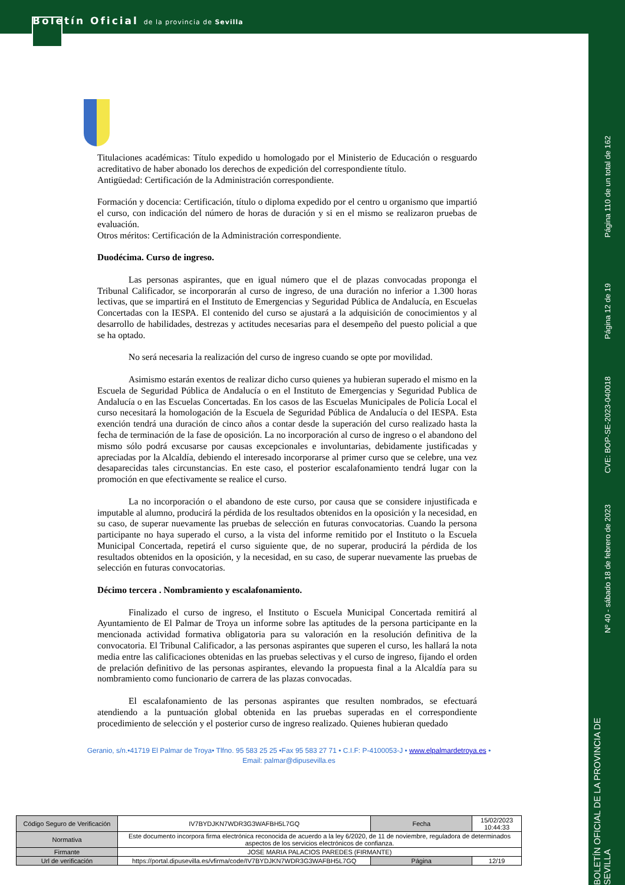Boletín Oficial de la provincia de Sevilla
Titulaciones académicas: Título expedido u homologado por el Ministerio de Educación o resguardo acreditativo de haber abonado los derechos de expedición del correspondiente título.
Antigüedad: Certificación de la Administración correspondiente.
Formación y docencia: Certificación, título o diploma expedido por el centro u organismo que impartió el curso, con indicación del número de horas de duración y si en el mismo se realizaron pruebas de evaluación.
Otros méritos: Certificación de la Administración correspondiente.
Duodécima. Curso de ingreso.
Las personas aspirantes, que en igual número que el de plazas convocadas proponga el Tribunal Calificador, se incorporarán al curso de ingreso, de una duración no inferior a 1.300 horas lectivas, que se impartirá en el Instituto de Emergencias y Seguridad Pública de Andalucía, en Escuelas Concertadas con la IESPA. El contenido del curso se ajustará a la adquisición de conocimientos y al desarrollo de habilidades, destrezas y actitudes necesarias para el desempeño del puesto policial a que se ha optado.
No será necesaria la realización del curso de ingreso cuando se opte por movilidad.
Asimismo estarán exentos de realizar dicho curso quienes ya hubieran superado el mismo en la Escuela de Seguridad Pública de Andalucía o en el Instituto de Emergencias y Seguridad Publica de Andalucía o en las Escuelas Concertadas. En los casos de las Escuelas Municipales de Policía Local el curso necesitará la homologación de la Escuela de Seguridad Pública de Andalucía o del IESPA. Esta exención tendrá una duración de cinco años a contar desde la superación del curso realizado hasta la fecha de terminación de la fase de oposición. La no incorporación al curso de ingreso o el abandono del mismo sólo podrá excusarse por causas excepcionales e involuntarias, debidamente justificadas y apreciadas por la Alcaldía, debiendo el interesado incorporarse al primer curso que se celebre, una vez desaparecidas tales circunstancias. En este caso, el posterior escalafonamiento tendrá lugar con la promoción en que efectivamente se realice el curso.
La no incorporación o el abandono de este curso, por causa que se considere injustificada e imputable al alumno, producirá la pérdida de los resultados obtenidos en la oposición y la necesidad, en su caso, de superar nuevamente las pruebas de selección en futuras convocatorias. Cuando la persona participante no haya superado el curso, a la vista del informe remitido por el Instituto o la Escuela Municipal Concertada, repetirá el curso siguiente que, de no superar, producirá la pérdida de los resultados obtenidos en la oposición, y la necesidad, en su caso, de superar nuevamente las pruebas de selección en futuras convocatorias.
Décimo tercera . Nombramiento y escalafonamiento.
Finalizado el curso de ingreso, el Instituto o Escuela Municipal Concertada remitirá al Ayuntamiento de El Palmar de Troya un informe sobre las aptitudes de la persona participante en la mencionada actividad formativa obligatoria para su valoración en la resolución definitiva de la convocatoria. El Tribunal Calificador, a las personas aspirantes que superen el curso, les hallará la nota media entre las calificaciones obtenidas en las pruebas selectivas y el curso de ingreso, fijando el orden de prelación definitivo de las personas aspirantes, elevando la propuesta final a la Alcaldía para su nombramiento como funcionario de carrera de las plazas convocadas.
El escalafonamiento de las personas aspirantes que resulten nombrados, se efectuará atendiendo a la puntuación global obtenida en las pruebas superadas en el correspondiente procedimiento de selección y el posterior curso de ingreso realizado. Quienes hubieran quedado
Geranio, s/n.•41719 El Palmar de Troya• Tlfno. 95 583 25 25 •Fax 95 583 27 71 • C.I.F: P-4100053-J • www.elpalmardetroya.es •
Email: palmar@dipusevilla.es
| Código Seguro de Verificación | IV7BYDJKN7WDR3G3WAFBH5L7GQ | Fecha | 15/02/2023 10:44:33 |
| Normativa | Este documento incorpora firma electrónica reconocida de acuerdo a la ley 6/2020, de 11 de noviembre, reguladora de determinados aspectos de los servicios electrónicos de confianza. | | |
| Firmante | JOSE MARIA PALACIOS PAREDES (FIRMANTE) | | |
| Url de verificación | https://portal.dipusevilla.es/vfirma/code/IV7BYDJKN7WDR3G3WAFBH5L7GQ | Página | 12/19 |
Página 110 de un total de 162
Página 12 de 19
CVE: BOP-SE-2023-040018
Nº 40 - sábado 18 de febrero de 2023
BOLETÍN OFICIAL DE LA PROVINCIA DE SEVILLA